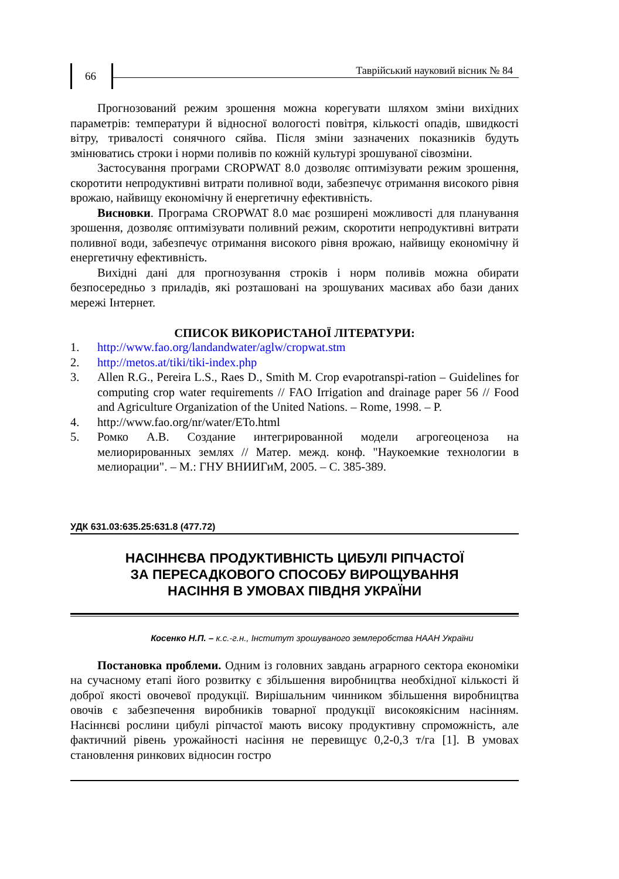66
Таврійський науковий вісник № 84
Прогнозований режим зрошення можна корегувати шляхом зміни вихідних параметрів: температури й відносної вологості повітря, кількості опадів, швидкості вітру, тривалості сонячного сяйва. Після зміни зазначених показників будуть змінюватись строки і норми поливів по кожній культурі зрошуваної сівозміни.
Застосування програми CROPWAT 8.0 дозволяє оптимізувати режим зрошення, скоротити непродуктивні витрати поливної води, забезпечує отримання високого рівня врожаю, найвищу економічну й енергетичну ефективність.
Висновки. Програма CROPWAT 8.0 має розширені можливості для планування зрошення, дозволяє оптимізувати поливний режим, скоротити непродуктивні витрати поливної води, забезпечує отримання високого рівня врожаю, найвищу економічну й енергетичну ефективність.
Вихідні дані для прогнозування строків і норм поливів можна обирати безпосередньо з приладів, які розташовані на зрошуваних масивах або бази даних мережі Інтернет.
СПИСОК ВИКОРИСТАНОЇ ЛІТЕРАТУРИ:
1. http://www.fao.org/landandwater/aglw/cropwat.stm
2. http://metos.at/tiki/tiki-index.php
3. Allen R.G., Pereira L.S., Raes D., Smith M. Crop evapotranspi-ration – Guidelines for computing crop water requirements // FAO Irrigation and drainage paper 56 // Food and Agriculture Organization of the United Nations. – Rome, 1998. – P.
4. http://www.fao.org/nr/water/ETo.html
5. Ромко А.В. Создание интегрированной модели агрогеоценоза на мелиорированных землях // Матер. межд. конф. "Наукоемкие технологии в мелиорации". – М.: ГНУ ВНИИГиМ, 2005. – С. 385-389.
УДК 631.03:635.25:631.8 (477.72)
НАСІННЄВА ПРОДУКТИВНІСТЬ ЦИБУЛІ РІПЧАСТОЇ
ЗА ПЕРЕСАДКОВОГО СПОСОБУ ВИРОЩУВАННЯ
НАСІННЯ В УМОВАХ ПІВДНЯ УКРАЇНИ
Косенко Н.П. – к.с.-г.н., Інститут зрошуваного землеробства НААН України
Постановка проблеми. Одним із головних завдань аграрного сектора економіки на сучасному етапі його розвитку є збільшення виробництва необхідної кількості й доброї якості овочевої продукції. Вирішальним чинником збільшення виробництва овочів є забезпечення виробників товарної продукції високоякісним насінням. Насіннєві рослини цибулі ріпчастої мають високу продуктивну спроможність, але фактичний рівень урожайності насіння не перевищує 0,2-0,3 т/га [1]. В умовах становлення ринкових відносин гостро